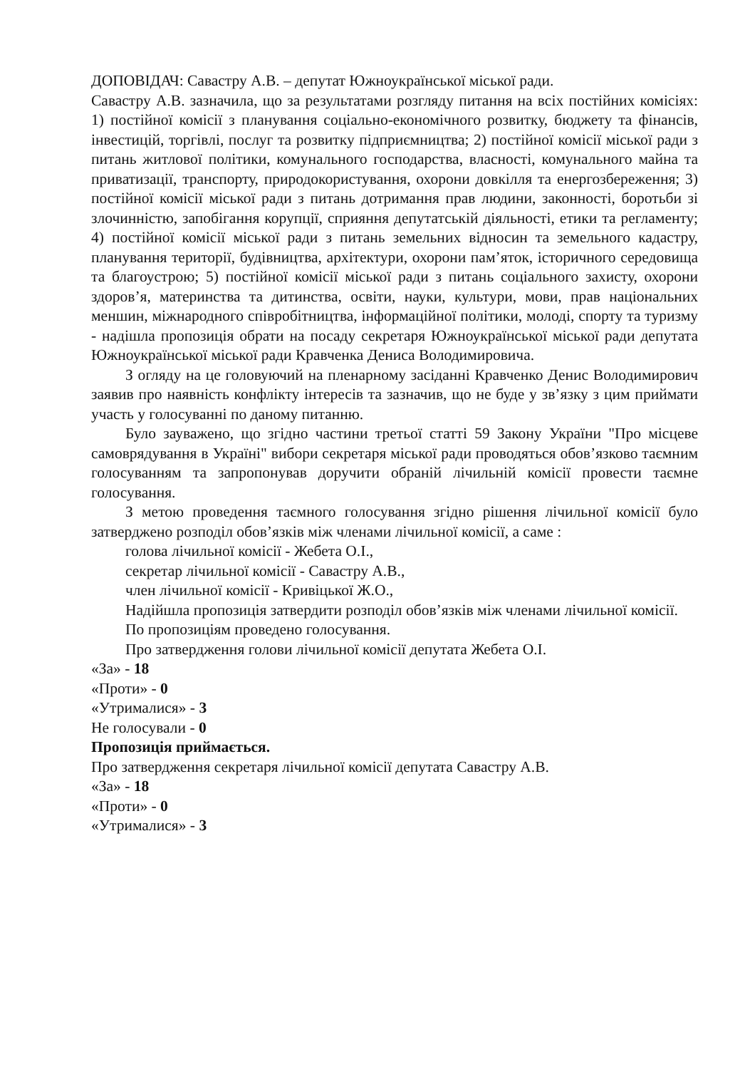ДОПОВІДАЧ: Савастру А.В. – депутат Южноукраїнської міської ради.
Савастру А.В. зазначила, що за результатами розгляду питання на всіх постійних комісіях: 1) постійної комісії з планування соціально-економічного розвитку, бюджету та фінансів, інвестицій, торгівлі, послуг та розвитку підприємництва; 2) постійної комісії міської ради з питань житлової політики, комунального господарства, власності, комунального майна та приватизації, транспорту, природокористування, охорони довкілля та енергозбереження; 3) постійної комісії міської ради з питань дотримання прав людини, законності, боротьби зі злочинністю, запобігання корупції, сприяння депутатській діяльності, етики та регламенту; 4) постійної комісії міської ради з питань земельних відносин та земельного кадастру, планування території, будівництва, архітектури, охорони пам’яток, історичного середовища та благоустрою; 5) постійної комісії міської ради з питань соціального захисту, охорони здоров’я, материнства та дитинства, освіти, науки, культури, мови, прав національних меншин, міжнародного співробітництва, інформаційної політики, молоді, спорту та туризму - надішла пропозиція обрати на посаду секретаря Южноукраїнської міської ради депутата Южноукраїнської міської ради Кравченка Дениса Володимировича.
З огляду на це головуючий на пленарному засіданні Кравченко Денис Володимирович заявив про наявність конфлікту інтересів та зазначив, що не буде у зв’язку з цим приймати участь у голосуванні по даному питанню.
Було зауважено, що згідно частини третьої статті 59 Закону України "Про місцеве самоврядування в Україні" вибори секретаря міської ради проводяться обов’язково таємним голосуванням та запропонував доручити обраній лічильній комісії провести таємне голосування.
З метою проведення таємного голосування згідно рішення лічильної комісії було затверджено розподіл обов’язків між членами лічильної комісії, а саме :
голова лічильної комісії - Жебета О.І.,
секретар лічильної комісії - Савастру А.В.,
член лічильної комісії - Кривіцької Ж.О.,
Надійшла пропозиція затвердити розподіл обов’язків між членами лічильної комісії.
По пропозиціям проведено голосування.
Про затвердження голови лічильної комісії депутата Жебета О.І.
«За» - 18
«Проти» - 0
«Утрималися» - 3
Не голосували - 0
Пропозиція приймається.
Про затвердження секретаря лічильної комісії депутата Савастру А.В.
«За» - 18
«Проти» - 0
«Утрималися» - 3